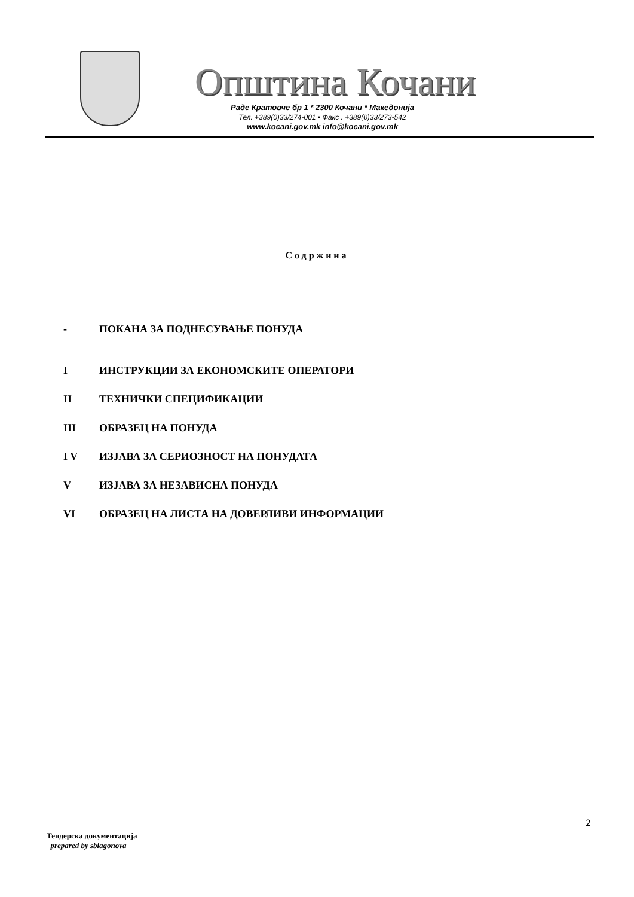Општина Кочани
Раде Кратовче бр 1 * 2300 Кочани * Македонија
Тел. +389(0)33/274-001 • Факс . +389(0)33/273-542
www.kocani.gov.mk info@kocani.gov.mk
Содржина
- ПОКАНА ЗА ПОДНЕСУВАЊЕ ПОНУДА
I ИНСТРУКЦИИ ЗА ЕКОНОМСКИТЕ ОПЕРАТОРИ
II ТЕХНИЧКИ СПЕЦИФИКАЦИИ
III ОБРАЗЕЦ НА ПОНУДА
I V ИЗЈАВА ЗА СЕРИОЗНОСТ НА ПОНУДАТА
V ИЗЈАВА ЗА НЕЗАВИСНА ПОНУДА
VI ОБРАЗЕЦ НА ЛИСТА НА ДОВЕРЛИВИ ИНФОРМАЦИИ
2
Тендерска документација
prepared by sblagonova